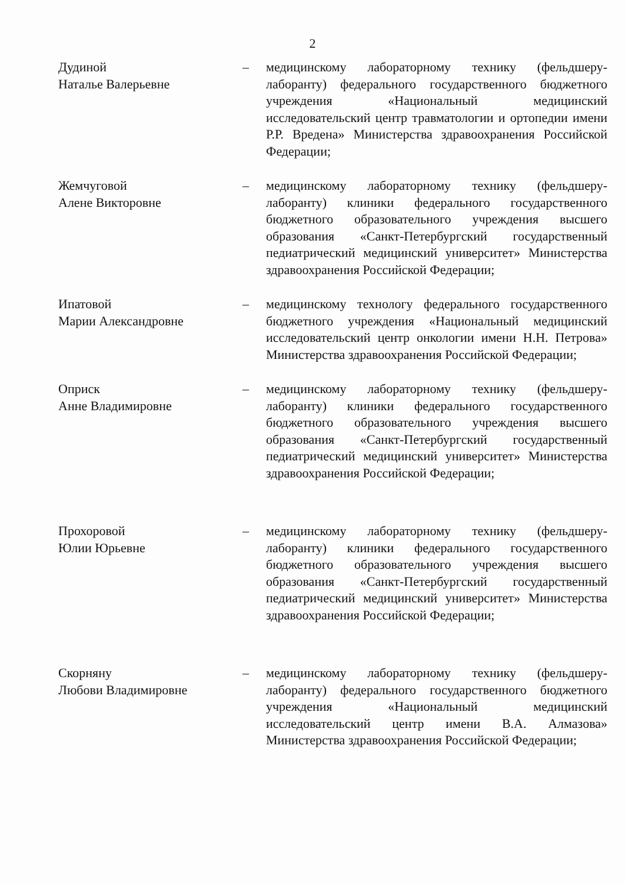2
Дудиной
Наталье Валерьевне
– медицинскому лабораторному технику (фельдшеру-лаборанту) федерального государственного бюджетного учреждения «Национальный медицинский исследовательский центр травматологии и ортопедии имени Р.Р. Вредена» Министерства здравоохранения Российской Федерации;
Жемчуговой
Алене Викторовне
– медицинскому лабораторному технику (фельдшеру-лаборанту) клиники федерального государственного бюджетного образовательного учреждения высшего образования «Санкт-Петербургский государственный педиатрический медицинский университет» Министерства здравоохранения Российской Федерации;
Ипатовой
Марии Александровне
– медицинскому технологу федерального государственного бюджетного учреждения «Национальный медицинский исследовательский центр онкологии имени Н.Н. Петрова» Министерства здравоохранения Российской Федерации;
Оприск
Анне Владимировне
– медицинскому лабораторному технику (фельдшеру-лаборанту) клиники федерального государственного бюджетного образовательного учреждения высшего образования «Санкт-Петербургский государственный педиатрический медицинский университет» Министерства здравоохранения Российской Федерации;
Прохоровой
Юлии Юрьевне
– медицинскому лабораторному технику (фельдшеру-лаборанту) клиники федерального государственного бюджетного образовательного учреждения высшего образования «Санкт-Петербургский государственный педиатрический медицинский университет» Министерства здравоохранения Российской Федерации;
Скорняну
Любови Владимировне
– медицинскому лабораторному технику (фельдшеру-лаборанту) федерального государственного бюджетного учреждения «Национальный медицинский исследовательский центр имени В.А. Алмазова» Министерства здравоохранения Российской Федерации;